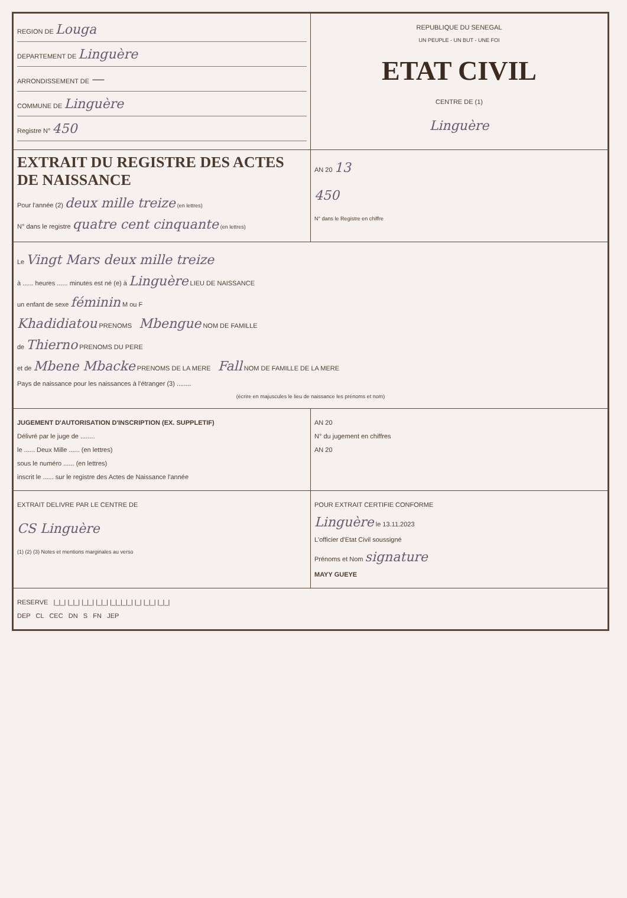| REGION DE Louga DEPARTEMENT DE Linguère ARRONDISSEMENT DE — COMMUNE DE Linguère Registre N° 450 | REPUBLIQUE DU SENEGAL UN PEUPLE - UN BUT - UNE FOI ETAT CIVIL CENTRE DE (1) Linguère |
| EXTRAIT DU REGISTRE DES ACTES DE NAISSANCE Pour l'année (2) deux mille treize (en lettres) N° dans le registre quatre cent cinquante (en lettres) | AN 20 13 450 N° dans le Registre en chiffre |
| Le Vingt Mars deux mille treize à ...... heures ...... minutes est né (e) à Linguère LIEU DE NAISSANCE un enfant de sexe féminin M ou F Khadidiatou PRENOMS Mbengue NOM DE FAMILLE de Thierno PRENOMS DU PERE et de Mbene Mbacke PRENOMS DE LA MERE Fall NOM DE FAMILLE DE LA MERE Pays de naissance pour les naissances à l'étranger (3) ........ (écrire en majuscules le lieu de naissance les prénoms et nom) | |
| JUGEMENT D'AUTORISATION D'INSCRIPTION (EX. SUPPLETIF) Délivré par le juge de ........ le ...... Deux Mille ...... (en lettres) sous le numéro ...... (en lettres) inscrit le ...... sur le registre des Actes de Naissance l'année | AN 20 N° du jugement en chiffres AN 20 |
| EXTRAIT DELIVRE PAR LE CENTRE DE CS Linguère (1) (2) (3) Notes et mentions marginales au verso | POUR EXTRAIT CERTIFIE CONFORME Linguère le 13.11.2023 L'officier d'Etat Civil soussigné Prénoms et Nom signature MAYY GUEYE |
| RESERVE /_/_/ /_/_/ /_/_/ /_/_/ /_/_/_/_/ /_/ /_/_/ /_/_/ DEP CL CEC DN S FN JEP | |